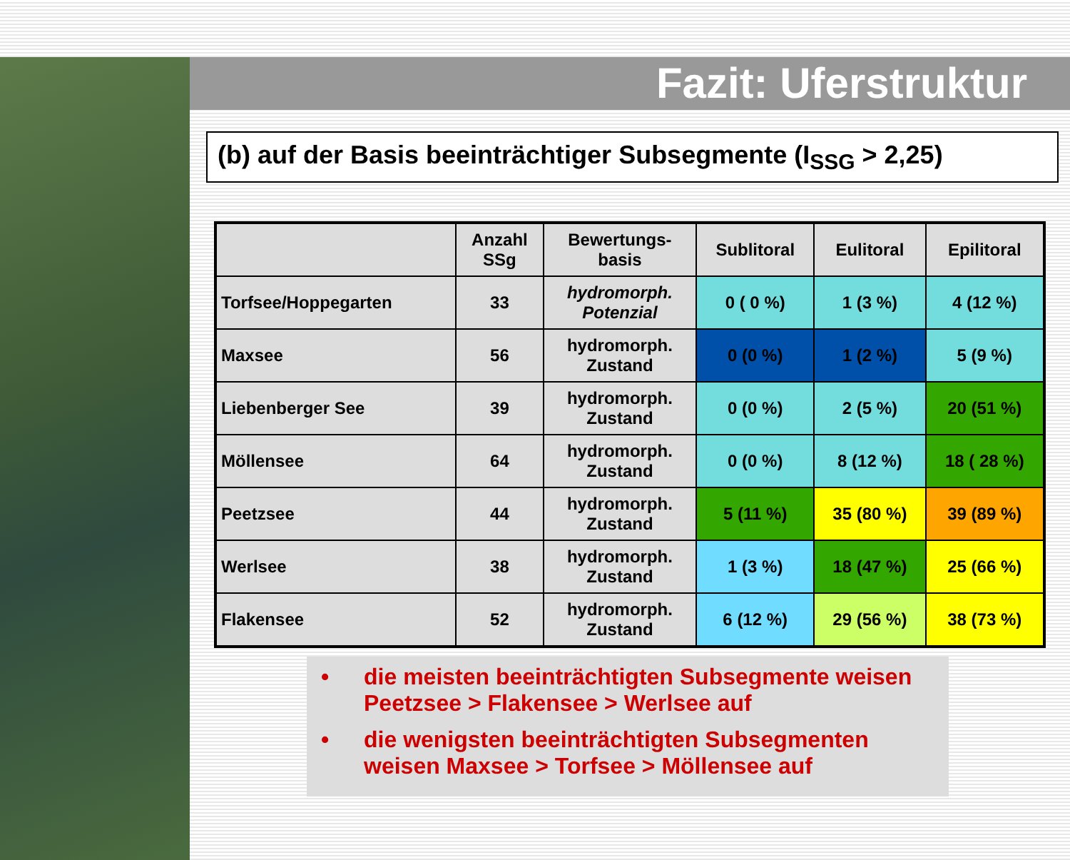Fazit: Uferstruktur
(b) auf der Basis beeinträchtiger Subsegmente (I<sub>SSG</sub> > 2,25)
| | Anzahl SSg | Bewertungs- basis | Sublitoral | Eulitoral | Epilitoral |
| --- | --- | --- | --- | --- | --- |
| Torfsee/Hoppegarten | 33 | hydromorph. Potenzial | 0 ( 0 %) | 1 (3 %) | 4 (12 %) |
| Maxsee | 56 | hydromorph. Zustand | 0 (0 %) | 1 (2 %) | 5 (9 %) |
| Liebenberger See | 39 | hydromorph. Zustand | 0 (0 %) | 2 (5 %) | 20 (51 %) |
| Möllensee | 64 | hydromorph. Zustand | 0 (0 %) | 8 (12 %) | 18 ( 28 %) |
| Peetzsee | 44 | hydromorph. Zustand | 5 (11 %) | 35 (80 %) | 39 (89 %) |
| Werlsee | 38 | hydromorph. Zustand | 1 (3 %) | 18 (47 %) | 25 (66 %) |
| Flakensee | 52 | hydromorph. Zustand | 6 (12 %) | 29 (56 %) | 38 (73 %) |
• die meisten beeinträchtigten Subsegmente weisen Peetzsee > Flakensee > Werlsee auf
• die wenigsten beeinträchtigten Subsegmenten weisen Maxsee > Torfsee > Möllensee auf